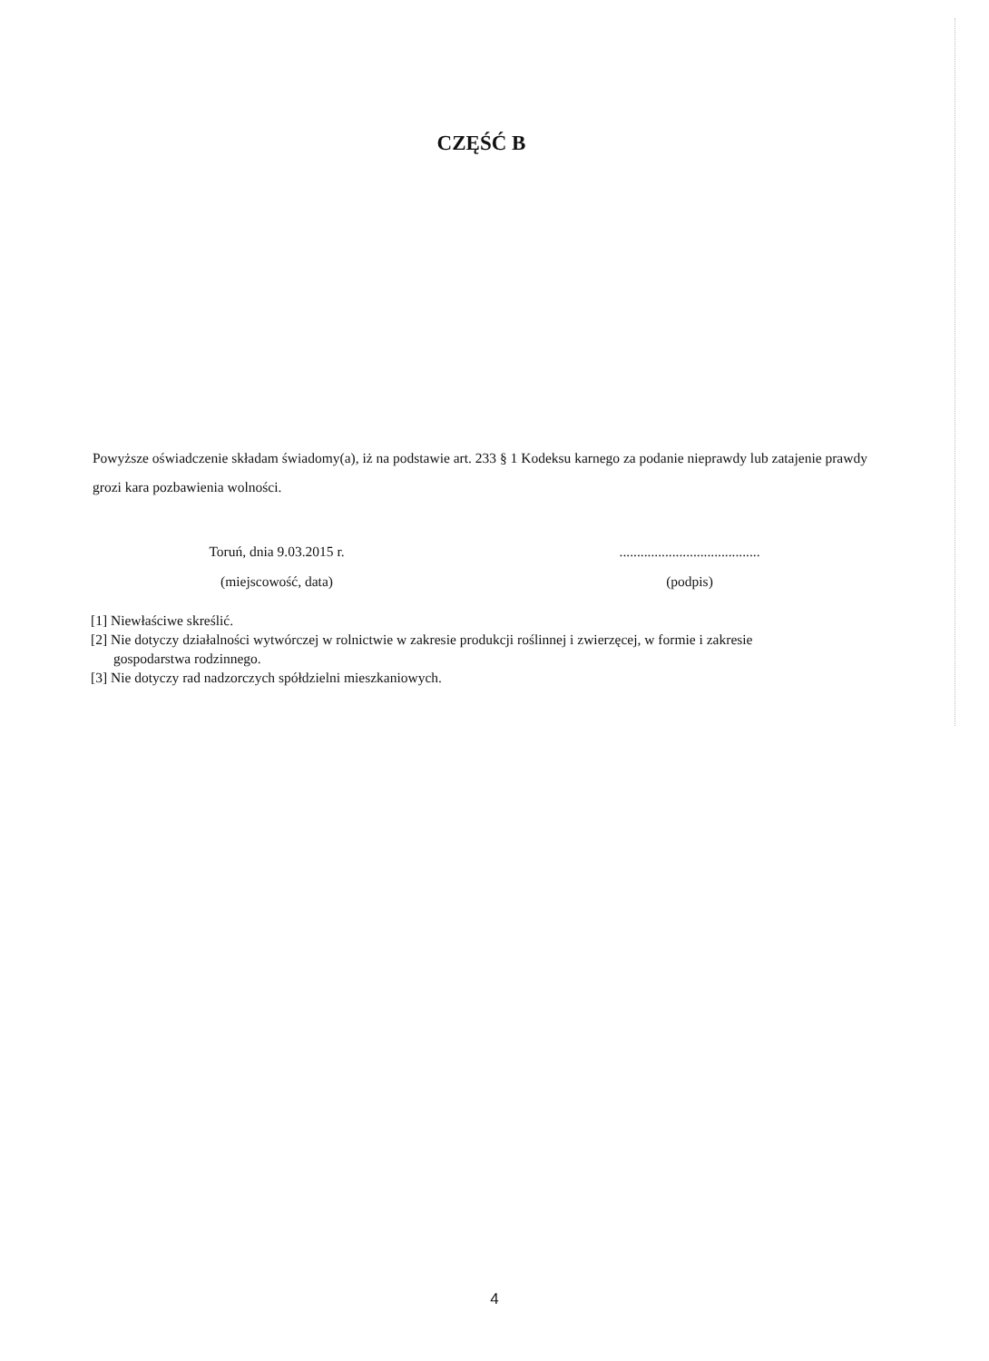CZĘŚĆ B
Powyższe oświadczenie składam świadomy(a), iż na podstawie art. 233 § 1 Kodeksu karnego za podanie nieprawdy lub zatajenie prawdy grozi kara pozbawienia wolności.
Toruń, dnia 9.03.2015 r.
(miejscowość, data)
........................................
(podpis)
[1] Niewłaściwe skreślić.
[2] Nie dotyczy działalności wytwórczej w rolnictwie w zakresie produkcji roślinnej i zwierzęcej, w formie i zakresie
gospodarstwa rodzinnego.
[3] Nie dotyczy rad nadzorczych spółdzielni mieszkaniowych.
4